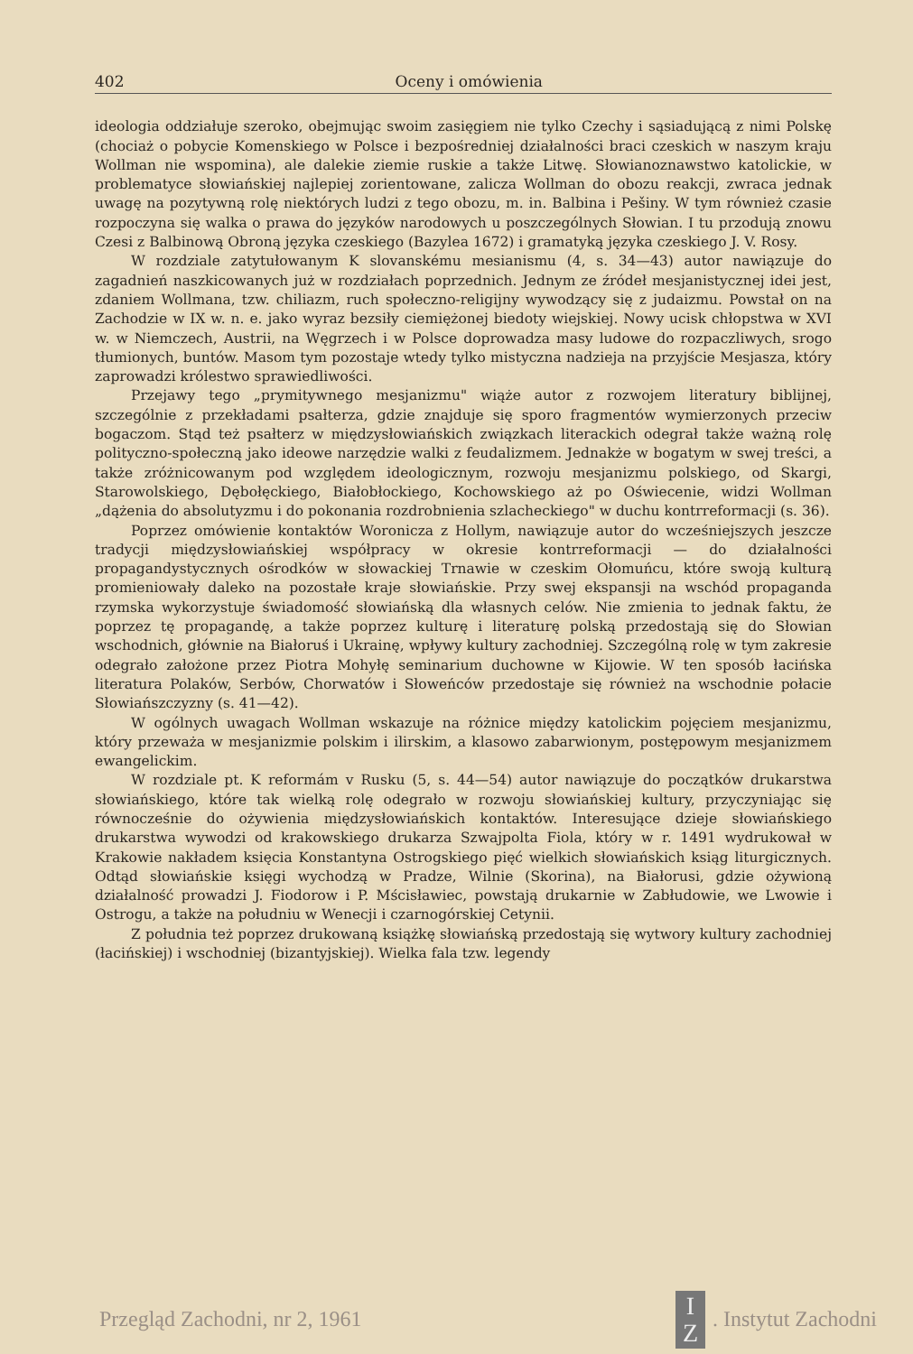402 Oceny i omówienia
ideologia oddziałuje szeroko, obejmując swoim zasięgiem nie tylko Czechy i sąsiadującą z nimi Polskę (chociaż o pobycie Komenskiego w Polsce i bezpośredniej działalności braci czeskich w naszym kraju Wollman nie wspomina), ale dalekie ziemie ruskie a także Litwę. Słowianoznawstwo katolickie, w problematyce słowiańskiej najlepiej zorientowane, zalicza Wollman do obozu reakcji, zwraca jednak uwagę na pozytywną rolę niektórych ludzi z tego obozu, m. in. Balbina i Pešiny. W tym również czasie rozpoczyna się walka o prawa do języków narodowych u poszczególnych Słowian. I tu przodują znowu Czesi z Balbinową Obroną języka czeskiego (Bazylea 1672) i gramatyką języka czeskiego J. V. Rosy.
W rozdziale zatytułowanym K slovanskému mesianismu (4, s. 34—43) autor nawiązuje do zagadnień naszkicowanych już w rozdziałach poprzednich. Jednym ze źródeł mesjanistycznej idei jest, zdaniem Wollmana, tzw. chiliazm, ruch społeczno-religijny wywodzący się z judaizmu. Powstał on na Zachodzie w IX w. n. e. jako wyraz bezsiły ciemiężonej biedoty wiejskiej. Nowy ucisk chłopstwa w XVI w. w Niemczech, Austrii, na Węgrzech i w Polsce doprowadza masy ludowe do rozpaczliwych, srogo tłumionych, buntów. Masom tym pozostaje wtedy tylko mistyczna nadzieja na przyjście Mesjasza, który zaprowadzi królestwo sprawiedliwości.
Przejawy tego „prymitywnego mesjanizmu" wiąże autor z rozwojem literatury biblijnej, szczególnie z przekładami psałterza, gdzie znajduje się sporo fragmentów wymierzonych przeciw bogaczom. Stąd też psałterz w międzysłowiańskich związkach literackich odegrał także ważną rolę polityczno-społeczną jako ideowe narzędzie walki z feudalizmem. Jednakże w bogatym w swej treści, a także zróżnicowanym pod względem ideologicznym, rozwoju mesjanizmu polskiego, od Skargi, Starowolskiego, Dębołęckiego, Białobłockiego, Kochowskiego aż po Oświecenie, widzi Wollman „dążenia do absolutyzmu i do pokonania rozdrobnienia szlacheckiego" w duchu kontrreformacji (s. 36).
Poprzez omówienie kontaktów Woronicza z Hollym, nawiązuje autor do wcześniejszych jeszcze tradycji międzysłowiańskiej współpracy w okresie kontrreformacji — do działalności propagandystycznych ośrodków w słowackiej Trnawie w czeskim Ołomuńcu, które swoją kulturą promieniowały daleko na pozostałe kraje słowiańskie. Przy swej ekspansji na wschód propaganda rzymska wykorzystuje świadomość słowiańską dla własnych celów. Nie zmienia to jednak faktu, że poprzez tę propagandę, a także poprzez kulturę i literaturę polską przedostają się do Słowian wschodnich, głównie na Białoruś i Ukrainę, wpływy kultury zachodniej. Szczególną rolę w tym zakresie odegrało założone przez Piotra Mohyłę seminarium duchowne w Kijowie. W ten sposób łacińska literatura Polaków, Serbów, Chorwatów i Słoweńców przedostaje się również na wschodnie połacie Słowiańszczyzny (s. 41—42).
W ogólnych uwagach Wollman wskazuje na różnice między katolickim pojęciem mesjanizmu, który przeważa w mesjanizmie polskim i ilirskim, a klasowo zabarwionym, postępowym mesjanizmem ewangelickim.
W rozdziale pt. K reformám v Rusku (5, s. 44—54) autor nawiązuje do początków drukarstwa słowiańskiego, które tak wielką rolę odegrało w rozwoju słowiańskiej kultury, przyczyniając się równocześnie do ożywienia międzysłowiańskich kontaktów. Interesujące dzieje słowiańskiego drukarstwa wywodzi od krakowskiego drukarza Szwajpolta Fiola, który w r. 1491 wydrukował w Krakowie nakładem księcia Konstantyna Ostrogskiego pięć wielkich słowiańskich ksiąg liturgicznych. Odtąd słowiańskie księgi wychodzą w Pradze, Wilnie (Skorina), na Białorusi, gdzie ożywioną działalność prowadzi J. Fiodorow i P. Mścisławiec, powstają drukarnie w Zabłudowie, we Lwowie i Ostrogu, a także na południu w Wenecji i czarnogórskiej Cetynii.
Z południa też poprzez drukowaną książkę słowiańską przedostają się wytwory kultury zachodniej (łacińskiej) i wschodniej (bizantyjskiej). Wielka fala tzw. legendy
Przegląd Zachodni, nr 2, 1961 I
Z. Instytut Zachodni